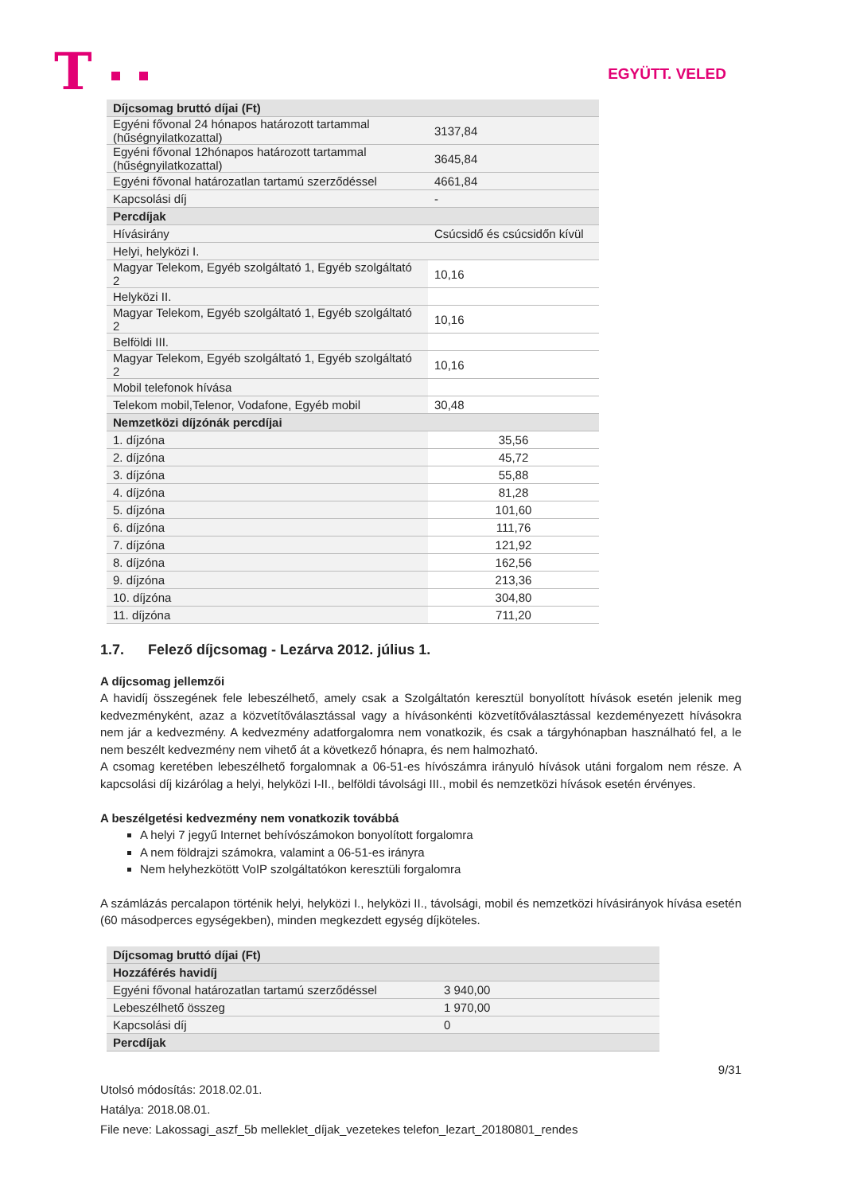T EGYÜTT. VELED
| Díjcsomag bruttó díjai (Ft) | |
| Egyéni fővonal 24 hónapos határozott tartammal (hűségnyilatkozattal) | 3137,84 |
| Egyéni fővonal 12hónapos határozott tartammal (hűségnyilatkozattal) | 3645,84 |
| Egyéni fővonal határozatlan tartamú szerződéssel | 4661,84 |
| Kapcsolási díj | - |
| Percdíjak | |
| Hívásirány | Csúcsidő és csúcsidőn kívül |
| Helyi, helyközi I. | |
| Magyar Telekom, Egyéb szolgáltató 1, Egyéb szolgáltató 2 | 10,16 |
| Helyközi II. | |
| Magyar Telekom, Egyéb szolgáltató 1, Egyéb szolgáltató 2 | 10,16 |
| Belföldi III. | |
| Magyar Telekom, Egyéb szolgáltató 1, Egyéb szolgáltató 2 | 10,16 |
| Mobil telefonok hívása | |
| Telekom mobil,Telenor, Vodafone, Egyéb mobil | 30,48 |
| Nemzetközi díjzónák percdíjai | |
| 1. díjzóna | 35,56 |
| 2. díjzóna | 45,72 |
| 3. díjzóna | 55,88 |
| 4. díjzóna | 81,28 |
| 5. díjzóna | 101,60 |
| 6. díjzóna | 111,76 |
| 7. díjzóna | 121,92 |
| 8. díjzóna | 162,56 |
| 9. díjzóna | 213,36 |
| 10. díjzóna | 304,80 |
| 11. díjzóna | 711,20 |
1.7. Felező díjcsomag - Lezárva 2012. július 1.
A díjcsomag jellemzői
A havidíj összegének fele lebeszélhető, amely csak a Szolgáltatón keresztül bonyolított hívások esetén jelenik meg kedvezményként, azaz a közvetítőválasztással vagy a hívásonkénti közvetítőválasztással kezdeményezett hívásokra nem jár a kedvezmény. A kedvezmény adatforgalomra nem vonatkozik, és csak a tárgyhónapban használható fel, a le nem beszélt kedvezmény nem vihető át a következő hónapra, és nem halmozható.
A csomag keretében lebeszélhető forgalomnak a 06-51-es hívószámra irányuló hívások utáni forgalom nem része. A kapcsolási díj kizárólag a helyi, helyközi I-II., belföldi távolsági III., mobil és nemzetközi hívások esetén érvényes.
A beszélgetési kedvezmény nem vonatkozik továbbá
A helyi 7 jegyű Internet behívószámokon bonyolított forgalomra
A nem földrajzi számokra, valamint a 06-51-es irányra
Nem helyhezkötött VoIP szolgáltatókon keresztüli forgalomra
A számlázás percalapon történik helyi, helyközi I., helyközi II., távolsági, mobil és nemzetközi hívásirányok hívása esetén (60 másodperces egységekben), minden megkezdett egység díjköteles.
| Díjcsomag bruttó díjai (Ft) | |
| Hozzáférés havidíj | |
| Egyéni fővonal határozatlan tartamú szerződéssel | 3 940,00 |
| Lebeszélhető összeg | 1 970,00 |
| Kapcsolási díj | 0 |
| Percdíjak | |
9/31
Utolsó módosítás: 2018.02.01.
Hatálya: 2018.08.01.
File neve: Lakossagi_aszf_5b melleklet_díjak_vezetekes telefon_lezart_20180801_rendes